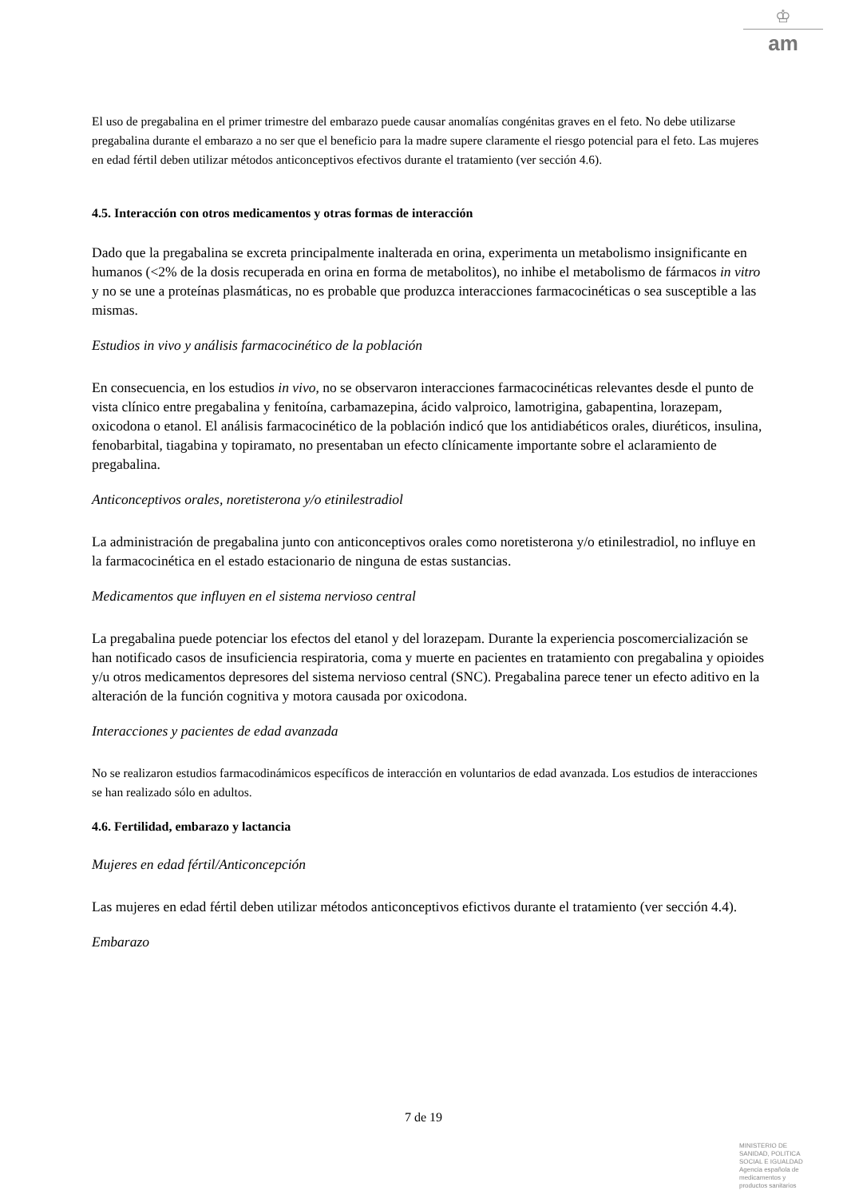♔
am
El uso de pregabalina en el primer trimestre del embarazo puede causar anomalías congénitas graves en el feto. No debe utilizarse pregabalina durante el embarazo a no ser que el beneficio para la madre supere claramente el riesgo potencial para el feto. Las mujeres en edad fértil deben utilizar métodos anticonceptivos efectivos durante el tratamiento (ver sección 4.6).
4.5. Interacción con otros medicamentos y otras formas de interacción
Dado que la pregabalina se excreta principalmente inalterada en orina, experimenta un metabolismo insignificante en humanos (<2% de la dosis recuperada en orina en forma de metabolitos), no inhibe el metabolismo de fármacos in vitro y no se une a proteínas plasmáticas, no es probable que produzca interacciones farmacocinéticas o sea susceptible a las mismas.
Estudios in vivo y análisis farmacocinético de la población
En consecuencia, en los estudios in vivo, no se observaron interacciones farmacocinéticas relevantes desde el punto de vista clínico entre pregabalina y fenitoína, carbamazepina, ácido valproico, lamotrigina, gabapentina, lorazepam, oxicodona o etanol. El análisis farmacocinético de la población indicó que los antidiabéticos orales, diuréticos, insulina, fenobarbital, tiagabina y topiramato, no presentaban un efecto clínicamente importante sobre el aclaramiento de pregabalina.
Anticonceptivos orales, noretisterona y/o etinilestradiol
La administración de pregabalina junto con anticonceptivos orales como noretisterona y/o etinilestradiol, no influye en la farmacocinética en el estado estacionario de ninguna de estas sustancias.
Medicamentos que influyen en el sistema nervioso central
La pregabalina puede potenciar los efectos del etanol y del lorazepam. Durante la experiencia poscomercialización se han notificado casos de insuficiencia respiratoria, coma y muerte en pacientes en tratamiento con pregabalina y opioides y/u otros medicamentos depresores del sistema nervioso central (SNC). Pregabalina parece tener un efecto aditivo en la alteración de la función cognitiva y motora causada por oxicodona.
Interacciones y pacientes de edad avanzada
No se realizaron estudios farmacodinámicos específicos de interacción en voluntarios de edad avanzada. Los estudios de interacciones se han realizado sólo en adultos.
4.6. Fertilidad, embarazo y lactancia
Mujeres en edad fértil/Anticoncepción
Las mujeres en edad fértil deben utilizar métodos anticonceptivos efictivos durante el tratamiento (ver sección 4.4).
Embarazo
7 de 19
MINISTERIO DE
SANIDAD, POLITICA
SOCIAL E IGUALDAD
Agencia española de
medicamentos y
productos sanitarios